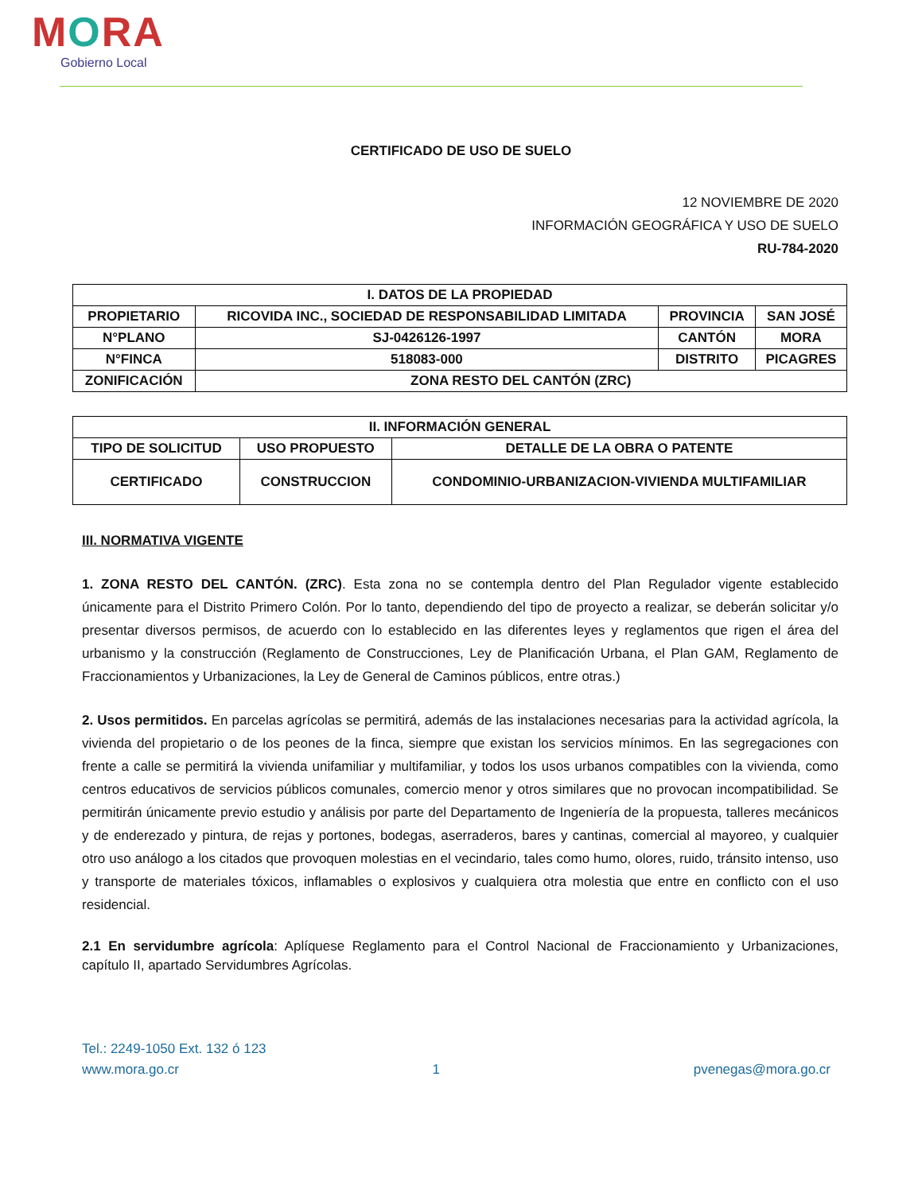MORA
Gobierno Local
CERTIFICADO DE USO DE SUELO
12 NOVIEMBRE DE 2020
INFORMACIÓN GEOGRÁFICA Y USO DE SUELO
RU-784-2020
| I. DATOS DE LA PROPIEDAD | | | |
| --- | --- | --- | --- |
| PROPIETARIO | RICOVIDA INC., SOCIEDAD DE RESPONSABILIDAD LIMITADA | PROVINCIA | SAN JOSÉ |
| N°PLANO | SJ-0426126-1997 | CANTÓN | MORA |
| N°FINCA | 518083-000 | DISTRITO | PICAGRES |
| ZONIFICACIÓN | ZONA RESTO DEL CANTÓN (ZRC) | | |
| II. INFORMACIÓN GENERAL | | |
| --- | --- | --- |
| TIPO DE SOLICITUD | USO PROPUESTO | DETALLE DE LA OBRA O PATENTE |
| CERTIFICADO | CONSTRUCCION | CONDOMINIO-URBANIZACION-VIVIENDA MULTIFAMILIAR |
III. NORMATIVA VIGENTE
1. ZONA RESTO DEL CANTÓN. (ZRC). Esta zona no se contempla dentro del Plan Regulador vigente establecido únicamente para el Distrito Primero Colón. Por lo tanto, dependiendo del tipo de proyecto a realizar, se deberán solicitar y/o presentar diversos permisos, de acuerdo con lo establecido en las diferentes leyes y reglamentos que rigen el área del urbanismo y la construcción (Reglamento de Construcciones, Ley de Planificación Urbana, el Plan GAM, Reglamento de Fraccionamientos y Urbanizaciones, la Ley de General de Caminos públicos, entre otras.)
2. Usos permitidos. En parcelas agrícolas se permitirá, además de las instalaciones necesarias para la actividad agrícola, la vivienda del propietario o de los peones de la finca, siempre que existan los servicios mínimos. En las segregaciones con frente a calle se permitirá la vivienda unifamiliar y multifamiliar, y todos los usos urbanos compatibles con la vivienda, como centros educativos de servicios públicos comunales, comercio menor y otros similares que no provocan incompatibilidad. Se permitirán únicamente previo estudio y análisis por parte del Departamento de Ingeniería de la propuesta, talleres mecánicos y de enderezado y pintura, de rejas y portones, bodegas, aserraderos, bares y cantinas, comercial al mayoreo, y cualquier otro uso análogo a los citados que provoquen molestias en el vecindario, tales como humo, olores, ruido, tránsito intenso, uso y transporte de materiales tóxicos, inflamables o explosivos y cualquiera otra molestia que entre en conflicto con el uso residencial.
2.1 En servidumbre agrícola: Aplíquese Reglamento para el Control Nacional de Fraccionamiento y Urbanizaciones, capítulo II, apartado Servidumbres Agrícolas.
Tel.: 2249-1050 Ext. 132 ó 123
www.mora.go.cr 1 pvenegas@mora.go.cr